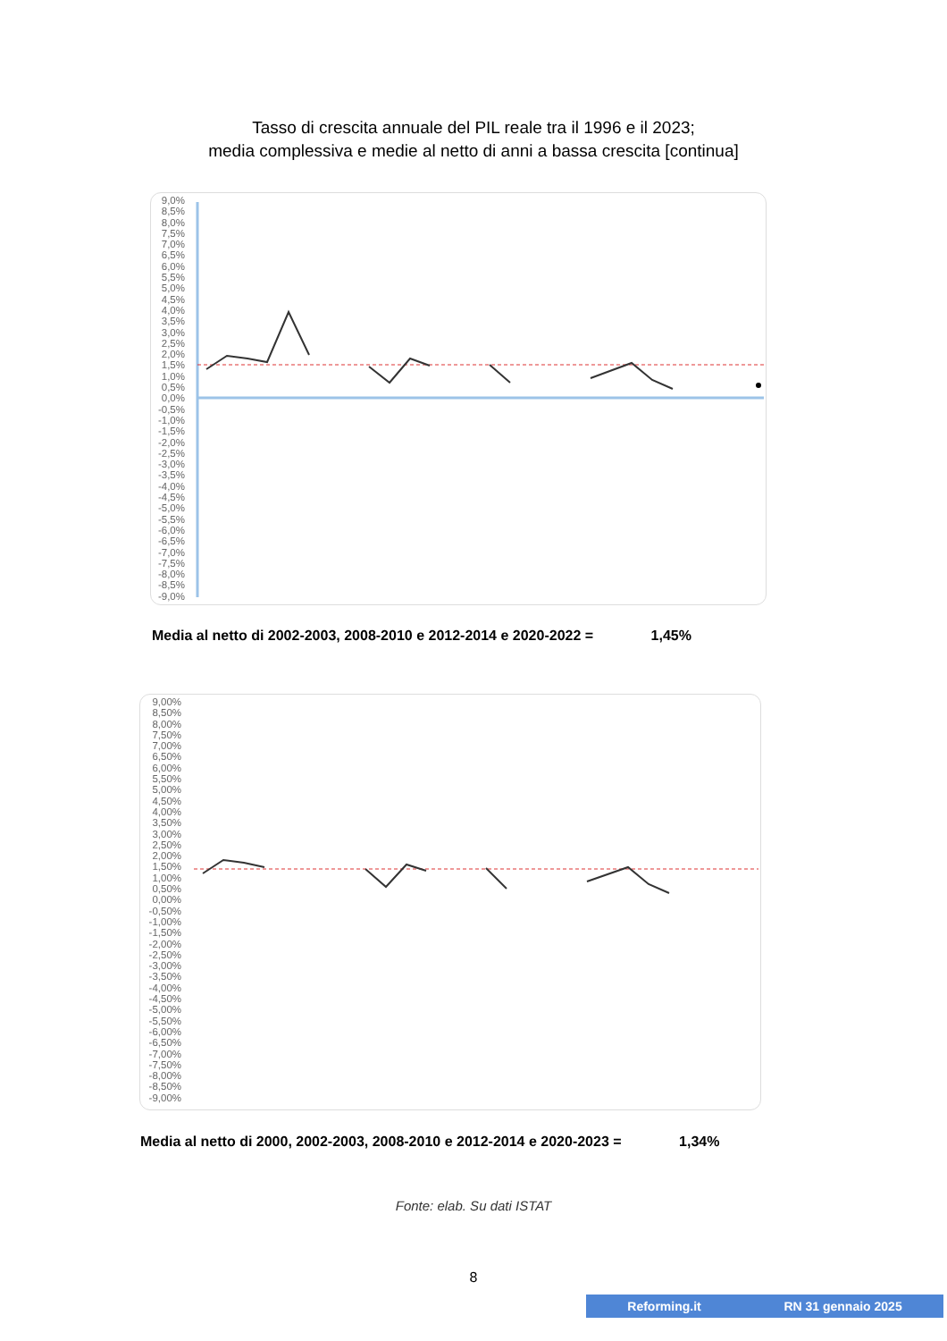Tasso di crescita annuale del PIL reale tra il 1996 e il 2023;
media complessiva e medie al netto di anni a bassa crescita [continua]
9,0% 8,5% 8,0% 7,5% 7,0% 6,5% 6,0% 5,5% 5,0% 4,5% 4,0% 3,5% 3,0% 2,5% 2,0% 1,5% 1,0% 0,5% 0,0% -0,5% -1,0% -1,5% -2,0% -2,5% -3,0% -3,5% -4,0% -4,5% -5,0% -5,5% -6,0% -6,5% -7,0% -7,5% -8,0% -8,5% -9,0%
Media al netto di 2002-2003, 2008-2010 e 2012-2014 e 2020-2022 = 1,45%
9,00% 8,50% 8,00% 7,50% 7,00% 6,50% 6,00% 5,50% 5,00% 4,50% 4,00% 3,50% 3,00% 2,50% 2,00% 1,50% 1,00% 0,50% 0,00% -0,50% -1,00% -1,50% -2,00% -2,50% -3,00% -3,50% -4,00% -4,50% -5,00% -5,50% -6,00% -6,50% -7,00% -7,50% -8,00% -8,50% -9,00%
Media al netto di 2000, 2002-2003, 2008-2010 e 2012-2014 e 2020-2023 = 1,34%
Fonte: elab. Su dati ISTAT
8
Reforming.it RN 31 gennaio 2025